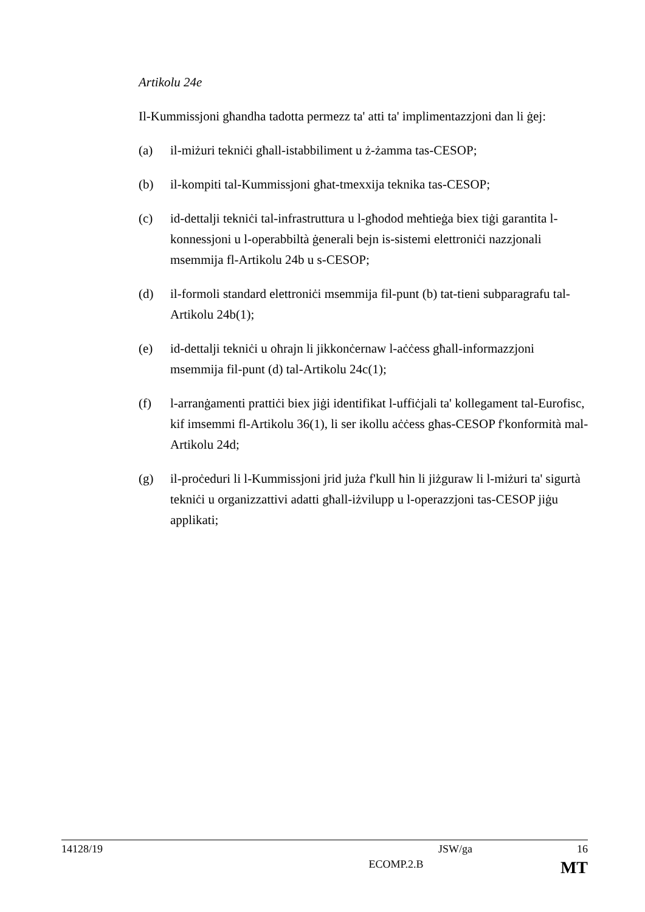Artikolu 24e
Il-Kummissjoni għandha tadotta permezz ta' atti ta' implimentazzjoni dan li ġej:
(a) il-miżuri tekniċi għall-istabbiliment u ż-żamma tas-CESOP;
(b) il-kompiti tal-Kummissjoni għat-tmexxija teknika tas-CESOP;
(c) id-dettalji tekniċi tal-infrastruttura u l-għodod meħtieġa biex tiġi garantita l-konnessjoni u l-operabbiltà ġenerali bejn is-sistemi elettroniċi nazzjonali msemmija fl-Artikolu 24b u s-CESOP;
(d) il-formoli standard elettroniċi msemmija fil-punt (b) tat-tieni subparagrafu tal-Artikolu 24b(1);
(e) id-dettalji tekniċi u oħrajn li jikkonċernaw l-aċċess għall-informazzjoni msemmija fil-punt (d) tal-Artikolu 24c(1);
(f) l-arranġamenti prattiċi biex jiġi identifikat l-uffiċjali ta' kollegament tal-Eurofisc, kif imsemmi fl-Artikolu 36(1), li ser ikollu aċċess għas-CESOP f'konformità mal-Artikolu 24d;
(g) il-proċeduri li l-Kummissjoni jrid juża f'kull ħin li jiżguraw li l-miżuri ta' sigurtà tekniċi u organizzattivi adatti għall-iżvilupp u l-operazzjoni tas-CESOP jiġu applikati;
14128/19 JSW/ga 16
ECOMP.2.B MT